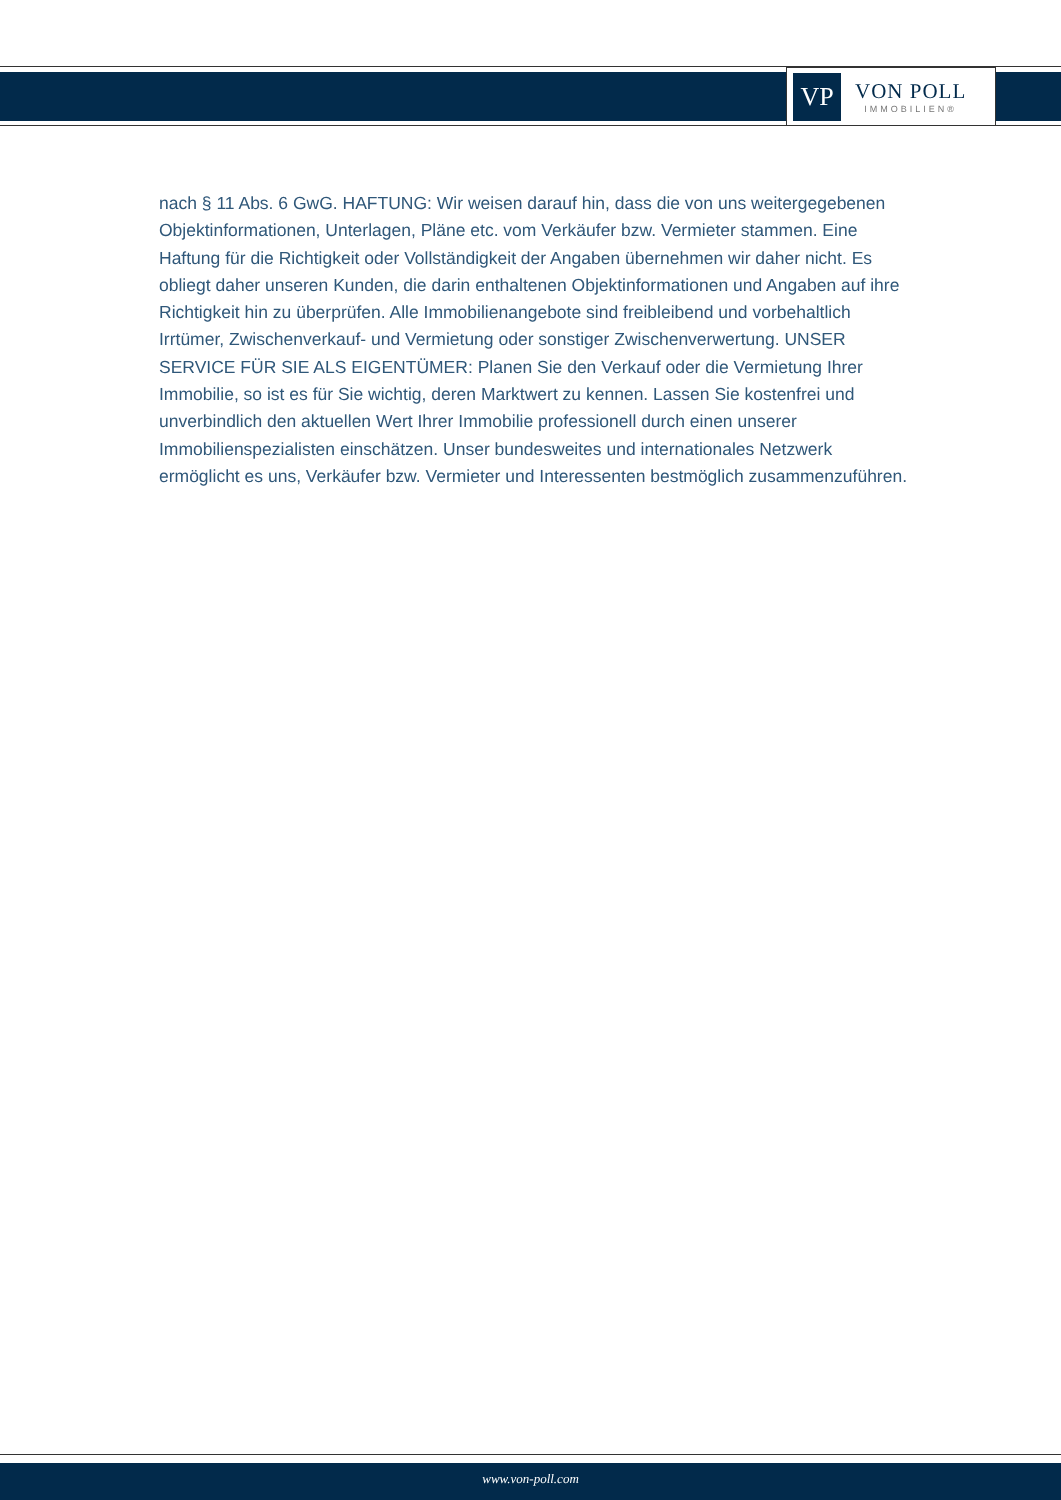VP
VON POLL
IMMOBILIEN®
nach § 11 Abs. 6 GwG. HAFTUNG: Wir weisen darauf hin, dass die von uns weitergegebenen Objektinformationen, Unterlagen, Pläne etc. vom Verkäufer bzw. Vermieter stammen. Eine Haftung für die Richtigkeit oder Vollständigkeit der Angaben übernehmen wir daher nicht. Es obliegt daher unseren Kunden, die darin enthaltenen Objektinformationen und Angaben auf ihre Richtigkeit hin zu überprüfen. Alle Immobilienangebote sind freibleibend und vorbehaltlich Irrtümer, Zwischenverkauf- und Vermietung oder sonstiger Zwischenverwertung. UNSER SERVICE FÜR SIE ALS EIGENTÜMER: Planen Sie den Verkauf oder die Vermietung Ihrer Immobilie, so ist es für Sie wichtig, deren Marktwert zu kennen. Lassen Sie kostenfrei und unverbindlich den aktuellen Wert Ihrer Immobilie professionell durch einen unserer Immobilienspezialisten einschätzen. Unser bundesweites und internationales Netzwerk ermöglicht es uns, Verkäufer bzw. Vermieter und Interessenten bestmöglich zusammenzuführen.
www.von-poll.com